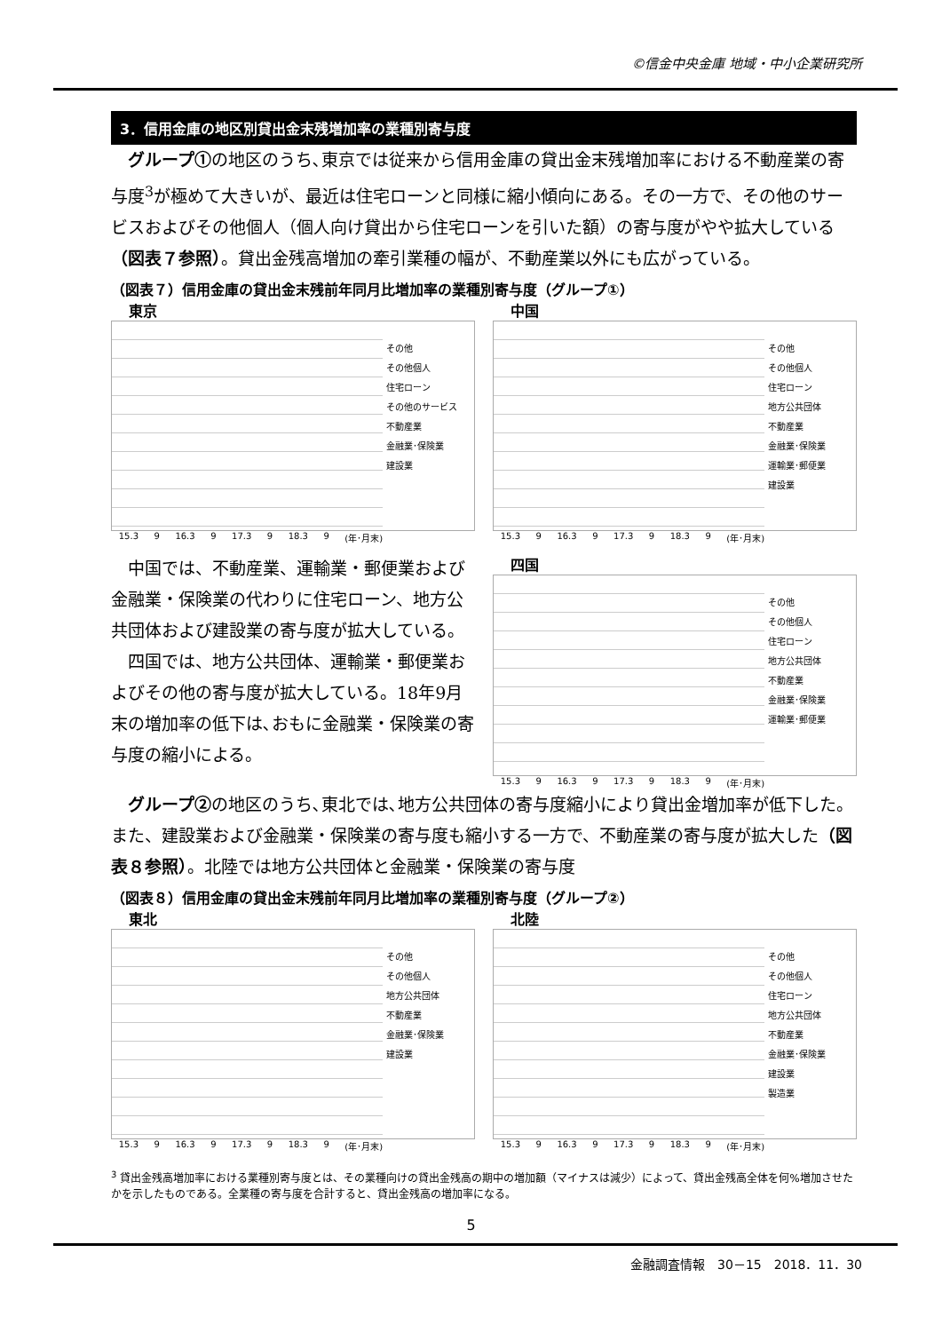©信金中央金庫 地域・中小企業研究所
3．信用金庫の地区別貸出金末残増加率の業種別寄与度
グループ①の地区のうち､東京では従来から信用金庫の貸出金末残増加率における不動産業の寄与度<sup>3</sup>が極めて大きいが、最近は住宅ローンと同様に縮小傾向にある。その一方で、その他のサービスおよびその他個人（個人向け貸出から住宅ローンを引いた額）の寄与度がやや拡大している（図表７参照）。貸出金残高増加の牽引業種の幅が、不動産業以外にも広がっている。
（図表７）信用金庫の貸出金末残前年同月比増加率の業種別寄与度（グループ①）
東京
その他
その他個人
住宅ローン
その他のサービス
不動産業
金融業･保険業
建設業
15.3 9 16.3 9 17.3 9 18.3 9 (年･月末)
中国
その他
その他個人
住宅ローン
地方公共団体
不動産業
金融業･保険業
運輸業･郵便業
建設業
15.3 9 16.3 9 17.3 9 18.3 9 (年･月末)
中国では、不動産業、運輸業・郵便業および金融業・保険業の代わりに住宅ローン、地方公共団体および建設業の寄与度が拡大している。
四国では、地方公共団体、運輸業・郵便業およびその他の寄与度が拡大している。18年9月末の増加率の低下は､おもに金融業・保険業の寄与度の縮小による。
四国
その他
その他個人
住宅ローン
地方公共団体
不動産業
金融業･保険業
運輸業･郵便業
15.3 9 16.3 9 17.3 9 18.3 9 (年･月末)
グループ②の地区のうち､東北では､地方公共団体の寄与度縮小により貸出金増加率が低下した。また、建設業および金融業・保険業の寄与度も縮小する一方で、不動産業の寄与度が拡大した（図表８参照）。北陸では地方公共団体と金融業・保険業の寄与度
（図表８）信用金庫の貸出金末残前年同月比増加率の業種別寄与度（グループ②）
東北
その他
その他個人
地方公共団体
不動産業
金融業･保険業
建設業
15.3 9 16.3 9 17.3 9 18.3 9 (年･月末)
北陸
その他
その他個人
住宅ローン
地方公共団体
不動産業
金融業･保険業
建設業
製造業
15.3 9 16.3 9 17.3 9 18.3 9 (年･月末)
<sup>3</sup> 貸出金残高増加率における業種別寄与度とは、その業種向けの貸出金残高の期中の増加額（マイナスは減少）によって、貸出金残高全体を何%増加させたかを示したものである。全業種の寄与度を合計すると、貸出金残高の増加率になる。
5
金融調査情報　30－15　2018．11．30